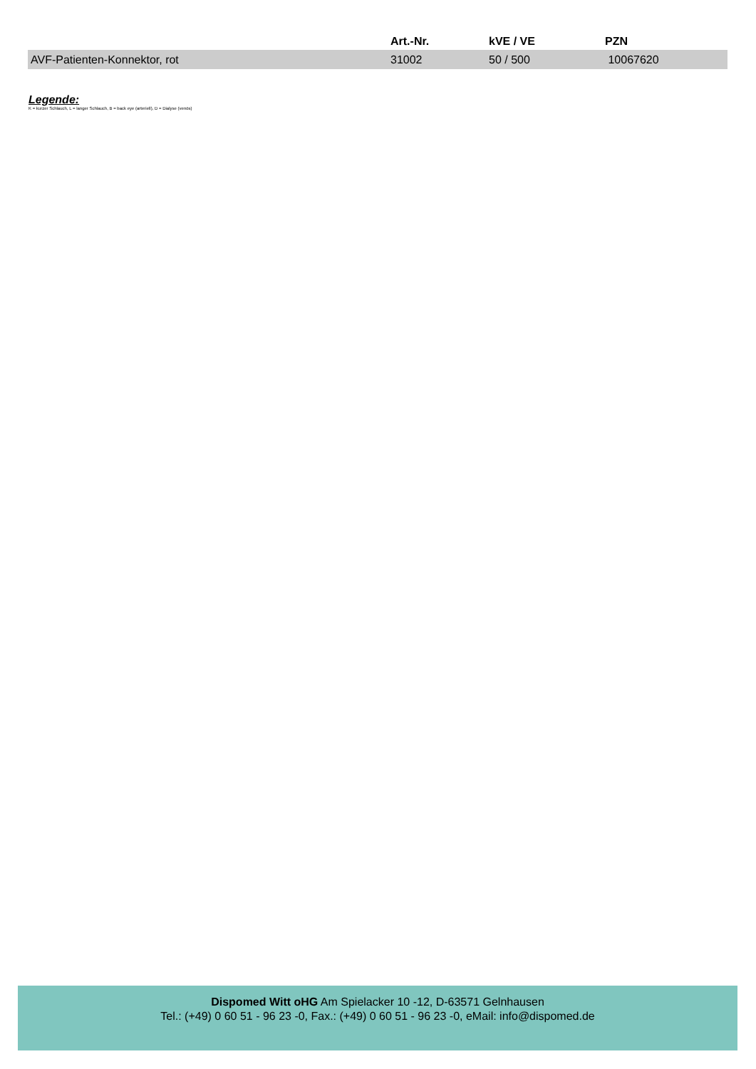| | Art.-Nr. | kVE / VE | PZN |
| --- | --- | --- | --- |
| AVF-Patienten-Konnektor, rot | 31002 | 50 / 500 | 10067620 |
Legende:
K = kurzer Schlauch, L = langer Schlauch, B = back eye (arteriell), D = Dialyse (venös)
Dispomed Witt oHG Am Spielacker 10 -12, D-63571 Gelnhausen
Tel.: (+49) 0 60 51 - 96 23 -0, Fax.: (+49) 0 60 51 - 96 23 -0, eMail: info@dispomed.de